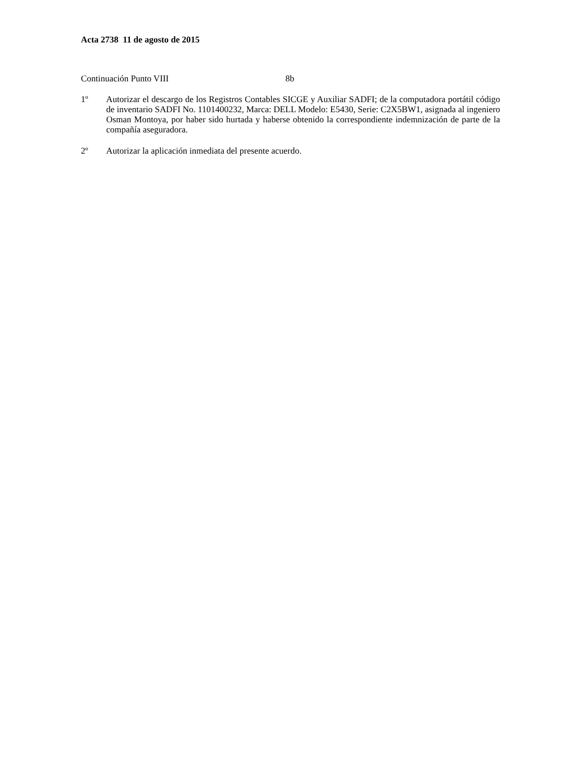Acta 2738 11 de agosto de 2015
Continuación Punto VIII 8b
1º Autorizar el descargo de los Registros Contables SICGE y Auxiliar SADFI; de la computadora portátil código de inventario SADFI No. 1101400232, Marca: DELL Modelo: E5430, Serie: C2X5BW1, asignada al ingeniero Osman Montoya, por haber sido hurtada y haberse obtenido la correspondiente indemnización de parte de la compañía aseguradora.
2º Autorizar la aplicación inmediata del presente acuerdo.